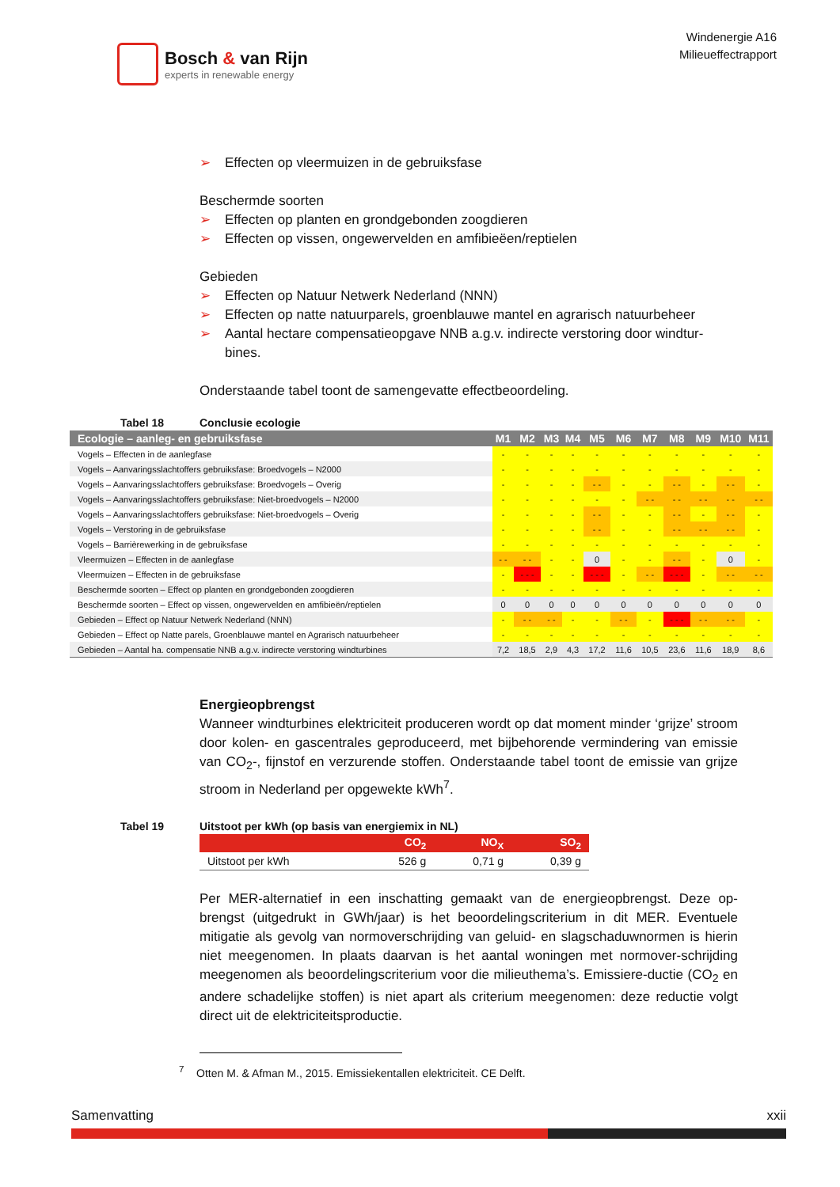Bosch & van Rijn
experts in renewable energy
Windenergie A16
Milieueffectrapport
➢ Effecten op vleermuizen in de gebruiksfase
Beschermde soorten
➢ Effecten op planten en grondgebonden zoogdieren
➢ Effecten op vissen, ongewervelden en amfibieëen/reptielen
Gebieden
➢ Effecten op Natuur Netwerk Nederland (NNN)
➢ Effecten op natte natuurparels, groenblauwe mantel en agrarisch natuurbeheer
➢ Aantal hectare compensatieopgave NNB a.g.v. indirecte verstoring door windtur-bines.
Onderstaande tabel toont de samengevatte effectbeoordeling.
Tabel 18 Conclusie ecologie
| Ecologie – aanleg- en gebruiksfase | M1 | M2 | M3 | M4 | M5 | M6 | M7 | M8 | M9 | M10 | M11 |
| --- | --- | --- | --- | --- | --- | --- | --- | --- | --- | --- | --- |
| Vogels – Effecten in de aanlegfase | - | - | - | - | - | - | - | - | - | - | - |
| Vogels – Aanvaringsslachtoffers gebruiksfase: Broedvogels – N2000 | - | - | - | - | - | - | - | - | - | - | - |
| Vogels – Aanvaringsslachtoffers gebruiksfase: Broedvogels – Overig | - | - | - | - | - - | - | - | - - | - | - - | - |
| Vogels – Aanvaringsslachtoffers gebruiksfase: Niet-broedvogels – N2000 | - | - | - | - | - | - | - - | - - | - - | - - | - - |
| Vogels – Aanvaringsslachtoffers gebruiksfase: Niet-broedvogels – Overig | - | - | - | - | - - | - | - | - - | - | - - | - |
| Vogels – Verstoring in de gebruiksfase | - | - | - | - | - - | - | - | - - | - - | - - | - |
| Vogels – Barrièrewerking in de gebruiksfase | - | - | - | - | - | - | - | - | - | - | - |
| Vleermuizen – Effecten in de aanlegfase | - - | - - | - | - | 0 | - | - | - - | - | 0 | - |
| Vleermuizen – Effecten in de gebruiksfase | - | - - - | - | - | - - - | - | - - | - - - | - | - - | - - |
| Beschermde soorten – Effect op planten en grondgebonden zoogdieren | - | - | - | - | - | - | - | - | - | - | - |
| Beschermde soorten – Effect op vissen, ongewervelden en amfibieën/reptielen | 0 | 0 | 0 | 0 | 0 | 0 | 0 | 0 | 0 | 0 | 0 |
| Gebieden – Effect op Natuur Netwerk Nederland (NNN) | - | - - | - - | - | - | - - | - | - - - | - - | - - | - |
| Gebieden – Effect op Natte parels, Groenblauwe mantel en Agrarisch natuurbeheer | - | - | - | - | - | - | - | - | - | - | - |
| Gebieden – Aantal ha. compensatie NNB a.g.v. indirecte verstoring windturbines | 7,2 | 18,5 | 2,9 | 4,3 | 17,2 | 11,6 | 10,5 | 23,6 | 11,6 | 18,9 | 8,6 |
Energieopbrengst
Wanneer windturbines elektriciteit produceren wordt op dat moment minder ‘grijze’ stroom door kolen- en gascentrales geproduceerd, met bijbehorende vermindering van emissie van CO<sub>2</sub>-, fijnstof en verzurende stoffen. Onderstaande tabel toont de emissie van grijze stroom in Nederland per opgewekte kWh<sup>7</sup>.
Tabel 19 Uitstoot per kWh (op basis van energiemix in NL)
| | CO<sub>2</sub> | NO<sub>X</sub> | SO<sub>2</sub> |
| --- | --- | --- | --- |
| Uitstoot per kWh | 526 g | 0,71 g | 0,39 g |
Per MER-alternatief in een inschatting gemaakt van de energieopbrengst. Deze op-brengst (uitgedrukt in GWh/jaar) is het beoordelingscriterium in dit MER. Eventuele mitigatie als gevolg van normoverschrijding van geluid- en slagschaduwnormen is hierin niet meegenomen. In plaats daarvan is het aantal woningen met normover-schrijding meegenomen als beoordelingscriterium voor die milieuthema’s. Emissiere-ductie (CO<sub>2</sub> en andere schadelijke stoffen) is niet apart als criterium meegenomen: deze reductie volgt direct uit de elektriciteitsproductie.
<sup>7</sup> Otten M. & Afman M., 2015. Emissiekentallen elektriciteit. CE Delft.
Samenvatting xxii